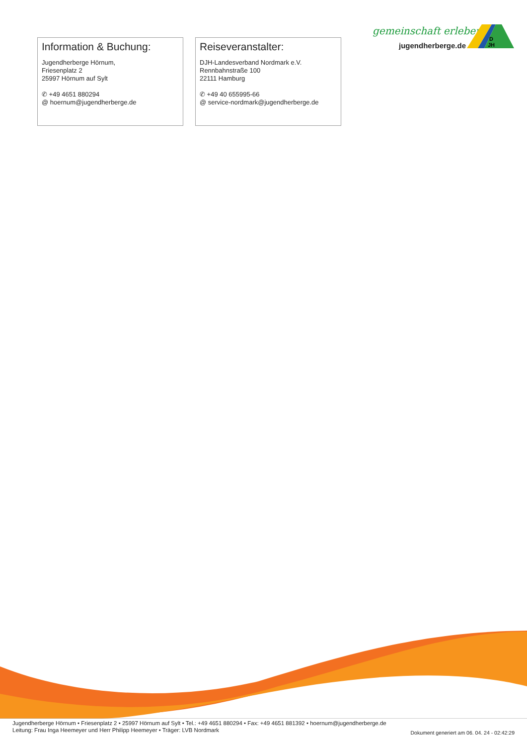gemeinschaft erleben
jugendherberge.de
D
JH
Information & Buchung:
Jugendherberge Hörnum,
Friesenplatz 2
25997 Hörnum auf Sylt
✆ +49 4651 880294
@ hoernum@jugendherberge.de
Reiseveranstalter:
DJH-Landesverband Nordmark e.V.
Rennbahnstraße 100
22111 Hamburg
✆ +49 40 655995-66
@ service-nordmark@jugendherberge.de
Jugendherberge Hörnum • Friesenplatz 2 • 25997 Hörnum auf Sylt • Tel.: +49 4651 880294 • Fax: +49 4651 881392 • hoernum@jugendherberge.de
Leitung: Frau Inga Heemeyer und Herr Philipp Heemeyer • Träger: LVB Nordmark
Dokument generiert am 06. 04. 24 - 02:42:29